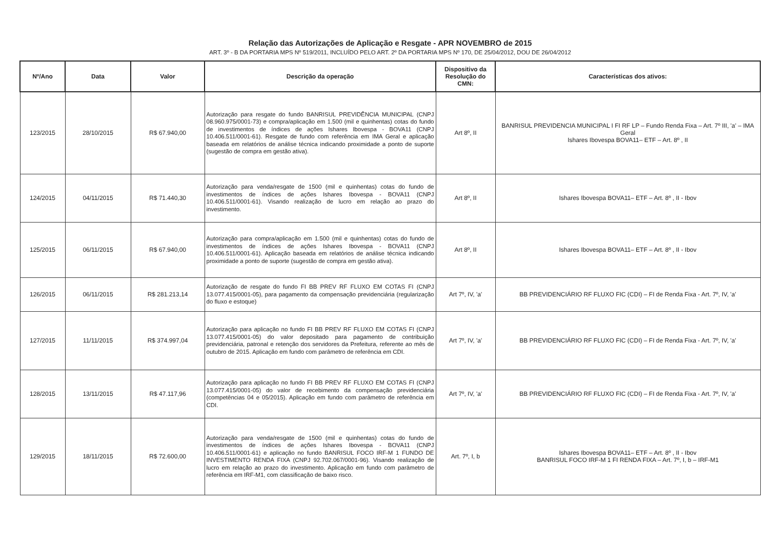Relação das Autorizações de Aplicação e Resgate - APR NOVEMBRO de 2015
ART. 3º - B DA PORTARIA MPS Nº 519/2011, INCLUÍDO PELO ART. 2º DA PORTARIA MPS Nº 170, DE 25/04/2012, DOU DE 26/04/2012
| Nº/Ano | Data | Valor | Descrição da operação | Dispositivo da Resolução do CMN: | Características dos ativos: |
| --- | --- | --- | --- | --- | --- |
| 123/2015 | 28/10/2015 | R$ 67.940,00 | Autorização para resgate do fundo BANRISUL PREVIDÊNCIA MUNICIPAL (CNPJ 08.960.975/0001-73) e compra/aplicação em 1.500 (mil e quinhentas) cotas do fundo de investimentos de índices de ações Ishares Ibovespa - BOVA11 (CNPJ 10.406.511/0001-61). Resgate de fundo com referência em IMA Geral e aplicação baseada em relatórios de análise técnica indicando proximidade a ponto de suporte (sugestão de compra em gestão ativa). | Art 8º, II | BANRISUL PREVIDENCIA MUNICIPAL I FI RF LP – Fundo Renda Fixa – Art. 7º III, 'a' – IMA Geral Ishares Ibovespa BOVA11– ETF – Art. 8º , II |
| 124/2015 | 04/11/2015 | R$ 71.440,30 | Autorização para venda/resgate de 1500 (mil e quinhentas) cotas do fundo de investimentos de índices de ações Ishares Ibovespa - BOVA11 (CNPJ 10.406.511/0001-61). Visando realização de lucro em relação ao prazo do investimento. | Art 8º, II | Ishares Ibovespa BOVA11– ETF – Art. 8º , II - Ibov |
| 125/2015 | 06/11/2015 | R$ 67.940,00 | Autorização para compra/aplicação em 1.500 (mil e quinhentas) cotas do fundo de investimentos de índices de ações Ishares Ibovespa - BOVA11 (CNPJ 10.406.511/0001-61). Aplicação baseada em relatórios de análise técnica indicando proximidade a ponto de suporte (sugestão de compra em gestão ativa). | Art 8º, II | Ishares Ibovespa BOVA11– ETF – Art. 8º , II - Ibov |
| 126/2015 | 06/11/2015 | R$ 281.213,14 | Autorização de resgate do fundo FI BB PREV RF FLUXO EM COTAS FI (CNPJ 13.077.415/0001-05), para pagamento da compensação previdenciária (regularização do fluxo e estoque) | Art 7º, IV, 'a' | BB PREVIDENCIÁRIO RF FLUXO FIC (CDI) – FI de Renda Fixa - Art. 7º, IV, 'a' |
| 127/2015 | 11/11/2015 | R$ 374.997,04 | Autorização para aplicação no fundo FI BB PREV RF FLUXO EM COTAS FI (CNPJ 13.077.415/0001-05) do valor depositado para pagamento de contribuição previdenciária, patronal e retenção dos servidores da Prefeitura, referente ao mês de outubro de 2015. Aplicação em fundo com parâmetro de referência em CDI. | Art 7º, IV, 'a' | BB PREVIDENCIÁRIO RF FLUXO FIC (CDI) – FI de Renda Fixa - Art. 7º, IV, 'a' |
| 128/2015 | 13/11/2015 | R$ 47.117,96 | Autorização para aplicação no fundo FI BB PREV RF FLUXO EM COTAS FI (CNPJ 13.077.415/0001-05) do valor de recebimento da compensação previdenciária (competências 04 e 05/2015). Aplicação em fundo com parâmetro de referência em CDI. | Art 7º, IV, 'a' | BB PREVIDENCIÁRIO RF FLUXO FIC (CDI) – FI de Renda Fixa - Art. 7º, IV, 'a' |
| 129/2015 | 18/11/2015 | R$ 72.600,00 | Autorização para venda/resgate de 1500 (mil e quinhentas) cotas do fundo de investimentos de índices de ações Ishares Ibovespa - BOVA11 (CNPJ 10.406.511/0001-61) e aplicação no fundo BANRISUL FOCO IRF-M 1 FUNDO DE INVESTIMENTO RENDA FIXA (CNPJ 92.702.067/0001-96). Visando realização de lucro em relação ao prazo do investimento. Aplicação em fundo com parâmetro de referência em IRF-M1, com classificação de baixo risco. | Art. 7º, I, b | Ishares Ibovespa BOVA11– ETF – Art. 8º , II - Ibov BANRISUL FOCO IRF-M 1 FI RENDA FIXA – Art. 7º, I, b – IRF-M1 |